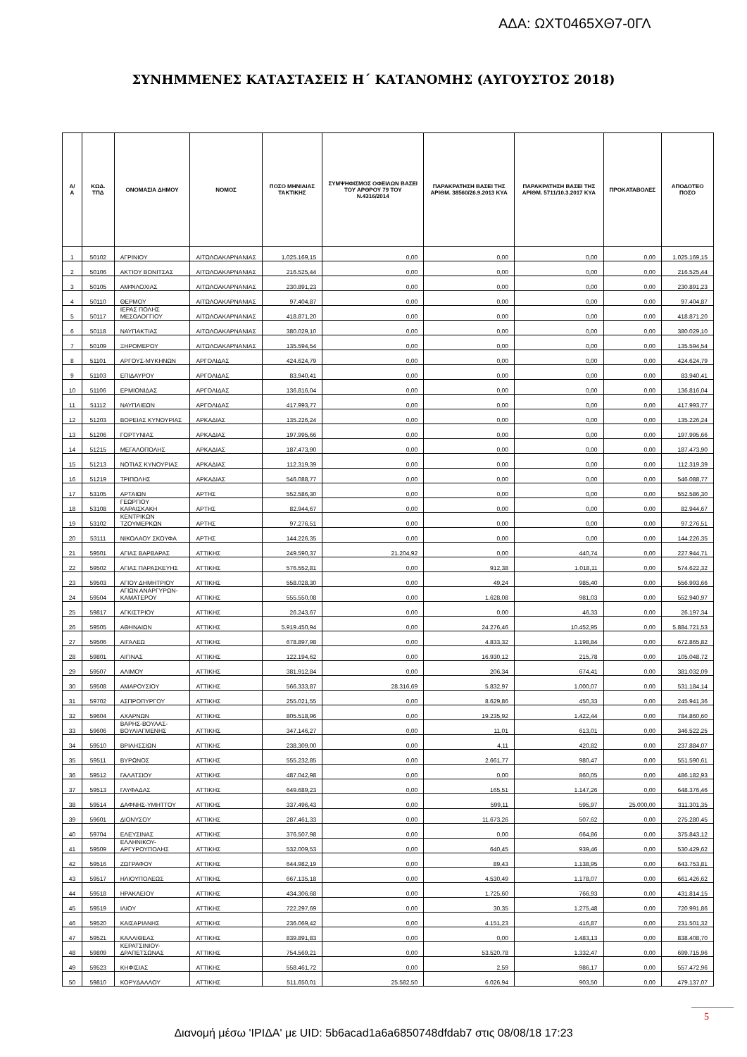ΑΔΑ: ΩΧΤ0465ΧΘ7-0ΓΛ
ΣΥΝΗΜΜΕΝΕΣ ΚΑΤΑΣΤΑΣΕΙΣ Η΄ ΚΑΤΑΝΟΜΗΣ (ΑΥΓΟΥΣΤΟΣ 2018)
| Α/Α | ΚΩΔ. ΤΠΔ | ΟΝΟΜΑΣΙΑ ΔΗΜΟΥ | ΝΟΜΟΣ | ΠΟΣΟ ΜΗΝΙΑΙΑΣ ΤΑΚΤΙΚΗΣ | ΣΥΜΨΗΦΙΣΜΟΣ ΟΦΕΙΛΩΝ ΒΑΣΕΙ ΤΟΥ ΑΡΘΡΟΥ 79 ΤΟΥ Ν.4316/2014 | ΠΑΡΑΚΡΑΤΗΣΗ ΒΑΣΕΙ ΤΗΣ ΑΡΙΘΜ. 38560/26.9.2013 ΚΥΑ | ΠΑΡΑΚΡΑΤΗΣΗ ΒΑΣΕΙ ΤΗΣ ΑΡΙΘΜ. 5711/10.3.2017 ΚΥΑ | ΠΡΟΚΑΤΑΒΟΛΕΣ | ΑΠΟΔΟΤΕΟ ΠΟΣΟ |
| --- | --- | --- | --- | --- | --- | --- | --- | --- | --- |
| 1 | 50102 | ΑΓΡΙΝΙΟΥ | ΑΙΤΩΛΟΑΚΑΡΝΑΝΙΑΣ | 1.025.169,15 | 0,00 | 0,00 | 0,00 | 0,00 | 1.025.169,15 |
| 2 | 50106 | ΑΚΤΙΟΥ ΒΟΝΙΤΣΑΣ | ΑΙΤΩΛΟΑΚΑΡΝΑΝΙΑΣ | 216.525,44 | 0,00 | 0,00 | 0,00 | 0,00 | 216.525,44 |
| 3 | 50105 | ΑΜΦΙΛΟΧΙΑΣ | ΑΙΤΩΛΟΑΚΑΡΝΑΝΙΑΣ | 230.891,23 | 0,00 | 0,00 | 0,00 | 0,00 | 230.891,23 |
| 4 | 50110 | ΘΕΡΜΟΥ | ΑΙΤΩΛΟΑΚΑΡΝΑΝΙΑΣ | 97.404,87 | 0,00 | 0,00 | 0,00 | 0,00 | 97.404,87 |
| 5 | 50117 | ΙΕΡΑΣ ΠΟΛΗΣ ΜΕΣΟΛΟΓΓΙΟΥ | ΑΙΤΩΛΟΑΚΑΡΝΑΝΙΑΣ | 418.871,20 | 0,00 | 0,00 | 0,00 | 0,00 | 418.871,20 |
| 6 | 50118 | ΝΑΥΠΑΚΤΙΑΣ | ΑΙΤΩΛΟΑΚΑΡΝΑΝΙΑΣ | 380.029,10 | 0,00 | 0,00 | 0,00 | 0,00 | 380.029,10 |
| 7 | 50109 | ΞΗΡΟΜΕΡΟΥ | ΑΙΤΩΛΟΑΚΑΡΝΑΝΙΑΣ | 135.594,54 | 0,00 | 0,00 | 0,00 | 0,00 | 135.594,54 |
| 8 | 51101 | ΑΡΓΟΥΣ-ΜΥΚΗΝΩΝ | ΑΡΓΟΛΙΔΑΣ | 424.624,79 | 0,00 | 0,00 | 0,00 | 0,00 | 424.624,79 |
| 9 | 51103 | ΕΠΙΔΑΥΡΟΥ | ΑΡΓΟΛΙΔΑΣ | 83.940,41 | 0,00 | 0,00 | 0,00 | 0,00 | 83.940,41 |
| 10 | 51106 | ΕΡΜΙΟΝΙΔΑΣ | ΑΡΓΟΛΙΔΑΣ | 136.816,04 | 0,00 | 0,00 | 0,00 | 0,00 | 136.816,04 |
| 11 | 51112 | ΝΑΥΠΛΙΕΩΝ | ΑΡΓΟΛΙΔΑΣ | 417.993,77 | 0,00 | 0,00 | 0,00 | 0,00 | 417.993,77 |
| 12 | 51203 | ΒΟΡΕΙΑΣ ΚΥΝΟΥΡΙΑΣ | ΑΡΚΑΔΙΑΣ | 135.226,24 | 0,00 | 0,00 | 0,00 | 0,00 | 135.226,24 |
| 13 | 51206 | ΓΟΡΤΥΝΙΑΣ | ΑΡΚΑΔΙΑΣ | 197.995,66 | 0,00 | 0,00 | 0,00 | 0,00 | 197.995,66 |
| 14 | 51215 | ΜΕΓΑΛΟΠΟΛΗΣ | ΑΡΚΑΔΙΑΣ | 187.473,90 | 0,00 | 0,00 | 0,00 | 0,00 | 187.473,90 |
| 15 | 51213 | ΝΟΤΙΑΣ ΚΥΝΟΥΡΙΑΣ | ΑΡΚΑΔΙΑΣ | 112.319,39 | 0,00 | 0,00 | 0,00 | 0,00 | 112.319,39 |
| 16 | 51219 | ΤΡΙΠΟΛΗΣ | ΑΡΚΑΔΙΑΣ | 546.088,77 | 0,00 | 0,00 | 0,00 | 0,00 | 546.088,77 |
| 17 | 53105 | ΑΡΤΑΙΩΝ | ΑΡΤΗΣ | 552.586,30 | 0,00 | 0,00 | 0,00 | 0,00 | 552.586,30 |
| 18 | 53108 | ΓΕΩΡΓΙΟΥ ΚΑΡΑΙΣΚΑΚΗ | ΑΡΤΗΣ | 82.944,67 | 0,00 | 0,00 | 0,00 | 0,00 | 82.944,67 |
| 19 | 53102 | ΚΕΝΤΡΙΚΩΝ ΤΖΟΥΜΕΡΚΩΝ | ΑΡΤΗΣ | 97.276,51 | 0,00 | 0,00 | 0,00 | 0,00 | 97.276,51 |
| 20 | 53111 | ΝΙΚΟΛΑΟΥ ΣΚΟΥΦΑ | ΑΡΤΗΣ | 144.226,35 | 0,00 | 0,00 | 0,00 | 0,00 | 144.226,35 |
| 21 | 59501 | ΑΓΙΑΣ ΒΑΡΒΑΡΑΣ | ΑΤΤΙΚΗΣ | 249.590,37 | 21.204,92 | 0,00 | 440,74 | 0,00 | 227.944,71 |
| 22 | 59502 | ΑΓΙΑΣ ΠΑΡΑΣΚΕΥΗΣ | ΑΤΤΙΚΗΣ | 576.552,81 | 0,00 | 912,38 | 1.018,11 | 0,00 | 574.622,32 |
| 23 | 59503 | ΑΓΙΟΥ ΔΗΜΗΤΡΙΟΥ | ΑΤΤΙΚΗΣ | 558.028,30 | 0,00 | 49,24 | 985,40 | 0,00 | 556.993,66 |
| 24 | 59504 | ΑΓΙΩΝ ΑΝΑΡΓΥΡΩΝ-ΚΑΜΑΤΕΡΟΥ | ΑΤΤΙΚΗΣ | 555.550,08 | 0,00 | 1.628,08 | 981,03 | 0,00 | 552.940,97 |
| 25 | 59817 | ΑΓΚΙΣΤΡΙΟΥ | ΑΤΤΙΚΗΣ | 26.243,67 | 0,00 | 0,00 | 46,33 | 0,00 | 26.197,34 |
| 26 | 59505 | ΑΘΗΝΑΙΩΝ | ΑΤΤΙΚΗΣ | 5.919.450,94 | 0,00 | 24.276,46 | 10.452,95 | 0,00 | 5.884.721,53 |
| 27 | 59506 | ΑΙΓΑΛΕΩ | ΑΤΤΙΚΗΣ | 678.897,98 | 0,00 | 4.833,32 | 1.198,84 | 0,00 | 672.865,82 |
| 28 | 59801 | ΑΙΓΙΝΑΣ | ΑΤΤΙΚΗΣ | 122.194,62 | 0,00 | 16.930,12 | 215,78 | 0,00 | 105.048,72 |
| 29 | 59507 | ΑΛΙΜΟΥ | ΑΤΤΙΚΗΣ | 381.912,84 | 0,00 | 206,34 | 674,41 | 0,00 | 381.032,09 |
| 30 | 59508 | ΑΜΑΡΟΥΣΙΟΥ | ΑΤΤΙΚΗΣ | 566.333,87 | 28.316,69 | 5.832,97 | 1.000,07 | 0,00 | 531.184,14 |
| 31 | 59702 | ΑΣΠΡΟΠΥΡΓΟΥ | ΑΤΤΙΚΗΣ | 255.021,55 | 0,00 | 8.629,86 | 450,33 | 0,00 | 245.941,36 |
| 32 | 59604 | ΑΧΑΡΝΩΝ | ΑΤΤΙΚΗΣ | 805.518,96 | 0,00 | 19.235,92 | 1.422,44 | 0,00 | 784.860,60 |
| 33 | 59606 | ΒΑΡΗΣ-ΒΟΥΛΑΣ-ΒΟΥΛΙΑΓΜΕΝΗΣ | ΑΤΤΙΚΗΣ | 347.146,27 | 0,00 | 11,01 | 613,01 | 0,00 | 346.522,25 |
| 34 | 59510 | ΒΡΙΛΗΣΣΙΩΝ | ΑΤΤΙΚΗΣ | 238.309,00 | 0,00 | 4,11 | 420,82 | 0,00 | 237.884,07 |
| 35 | 59511 | ΒΥΡΩΝΟΣ | ΑΤΤΙΚΗΣ | 555.232,85 | 0,00 | 2.661,77 | 980,47 | 0,00 | 551.590,61 |
| 36 | 59512 | ΓΑΛΑΤΣΙΟΥ | ΑΤΤΙΚΗΣ | 487.042,98 | 0,00 | 0,00 | 860,05 | 0,00 | 486.182,93 |
| 37 | 59513 | ΓΛΥΦΑΔΑΣ | ΑΤΤΙΚΗΣ | 649.689,23 | 0,00 | 165,51 | 1.147,26 | 0,00 | 648.376,46 |
| 38 | 59514 | ΔΑΦΝΗΣ-ΥΜΗΤΤΟΥ | ΑΤΤΙΚΗΣ | 337.496,43 | 0,00 | 599,11 | 595,97 | 25.000,00 | 311.301,35 |
| 39 | 59601 | ΔΙΟΝΥΣΟΥ | ΑΤΤΙΚΗΣ | 287.461,33 | 0,00 | 11.673,26 | 507,62 | 0,00 | 275.280,45 |
| 40 | 59704 | ΕΛΕΥΣΙΝΑΣ | ΑΤΤΙΚΗΣ | 376.507,98 | 0,00 | 0,00 | 664,86 | 0,00 | 375.843,12 |
| 41 | 59509 | ΕΛΛΗΝΙΚΟΥ-ΑΡΓΥΡΟΥΠΟΛΗΣ | ΑΤΤΙΚΗΣ | 532.009,53 | 0,00 | 640,45 | 939,46 | 0,00 | 530.429,62 |
| 42 | 59516 | ΖΩΓΡΑΦΟΥ | ΑΤΤΙΚΗΣ | 644.982,19 | 0,00 | 89,43 | 1.138,95 | 0,00 | 643.753,81 |
| 43 | 59517 | ΗΛΙΟΥΠΟΛΕΩΣ | ΑΤΤΙΚΗΣ | 667.135,18 | 0,00 | 4.530,49 | 1.178,07 | 0,00 | 661.426,62 |
| 44 | 59518 | ΗΡΑΚΛΕΙΟΥ | ΑΤΤΙΚΗΣ | 434.306,68 | 0,00 | 1.725,60 | 766,93 | 0,00 | 431.814,15 |
| 45 | 59519 | ΙΛΙΟΥ | ΑΤΤΙΚΗΣ | 722.297,69 | 0,00 | 30,35 | 1.275,48 | 0,00 | 720.991,86 |
| 46 | 59520 | ΚΑΙΣΑΡΙΑΝΗΣ | ΑΤΤΙΚΗΣ | 236.069,42 | 0,00 | 4.151,23 | 416,87 | 0,00 | 231.501,32 |
| 47 | 59521 | ΚΑΛΛΙΘΕΑΣ | ΑΤΤΙΚΗΣ | 839.891,83 | 0,00 | 0,00 | 1.483,13 | 0,00 | 838.408,70 |
| 48 | 59809 | ΚΕΡΑΤΣΙΝΙΟΥ-ΔΡΑΠΕΤΣΩΝΑΣ | ΑΤΤΙΚΗΣ | 754.569,21 | 0,00 | 53.520,78 | 1.332,47 | 0,00 | 699.715,96 |
| 49 | 59523 | ΚΗΦΙΣΙΑΣ | ΑΤΤΙΚΗΣ | 558.461,72 | 0,00 | 2,59 | 986,17 | 0,00 | 557.472,96 |
| 50 | 59810 | ΚΟΡΥΔΑΛΛΟΥ | ΑΤΤΙΚΗΣ | 511.650,01 | 25.582,50 | 6.026,94 | 903,50 | 0,00 | 479.137,07 |
5
Διανομή μέσω 'ΙΡΙΔΑ' με UID: 5b6acad1a6a6850748dfdab7 στις 08/08/18 17:23